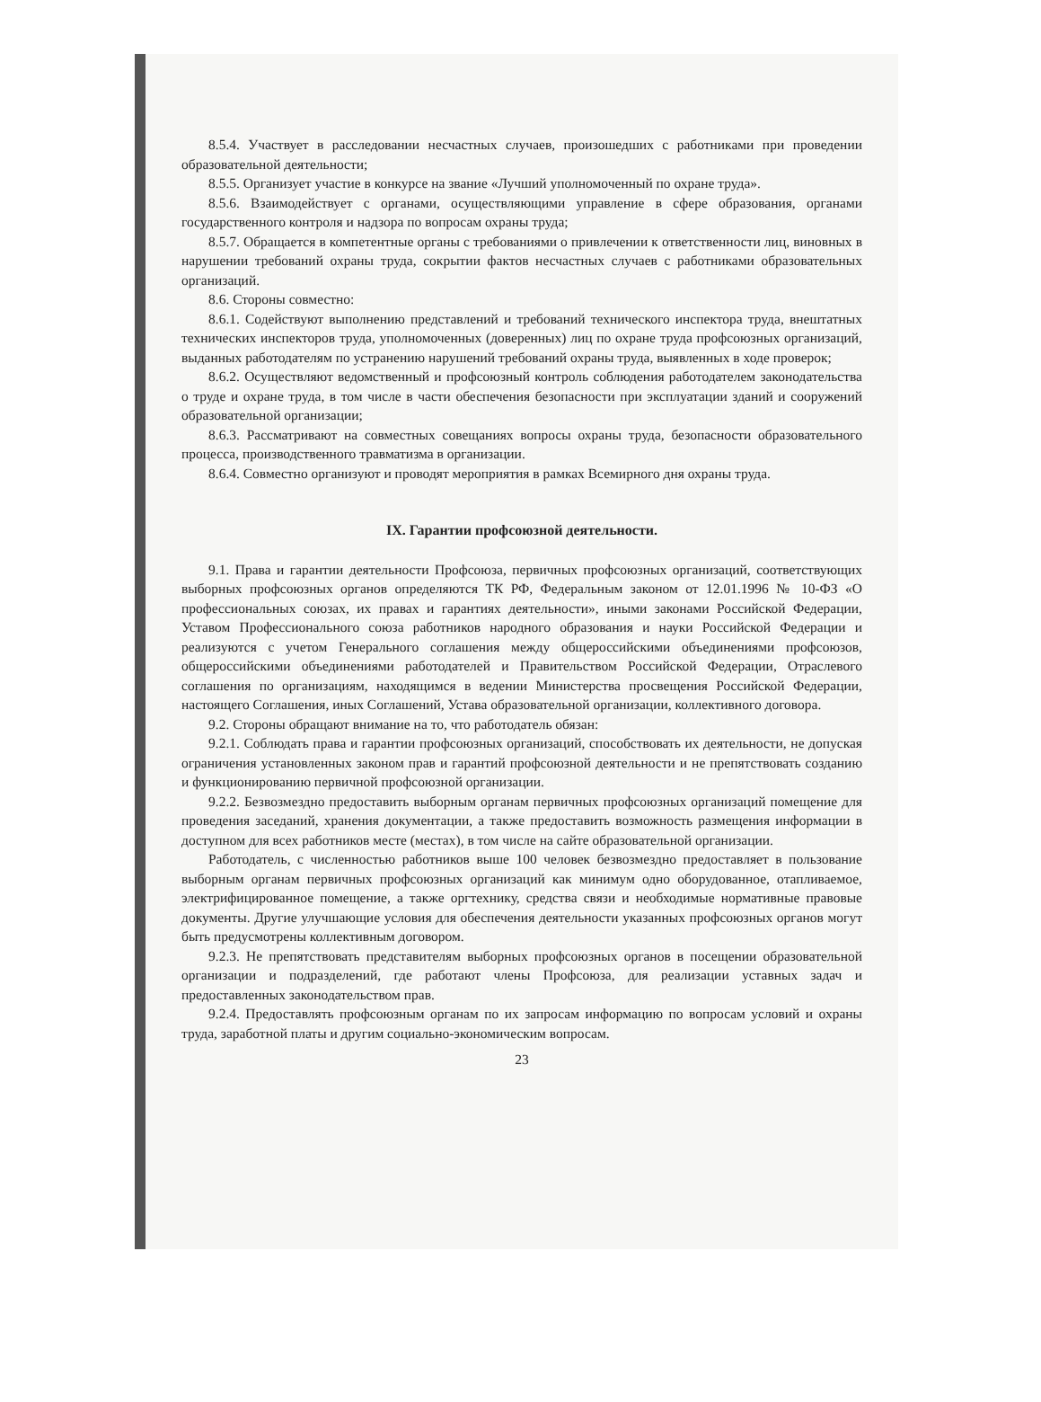8.5.4. Участвует в расследовании несчастных случаев, произошедших с работниками при проведении образовательной деятельности;
8.5.5. Организует участие в конкурсе на звание «Лучший уполномоченный по охране труда».
8.5.6. Взаимодействует с органами, осуществляющими управление в сфере образования, органами государственного контроля и надзора по вопросам охраны труда;
8.5.7. Обращается в компетентные органы с требованиями о привлечении к ответственности лиц, виновных в нарушении требований охраны труда, сокрытии фактов несчастных случаев с работниками образовательных организаций.
8.6. Стороны совместно:
8.6.1. Содействуют выполнению представлений и требований технического инспектора труда, внештатных технических инспекторов труда, уполномоченных (доверенных) лиц по охране труда профсоюзных организаций, выданных работодателям по устранению нарушений требований охраны труда, выявленных в ходе проверок;
8.6.2. Осуществляют ведомственный и профсоюзный контроль соблюдения работодателем законодательства о труде и охране труда, в том числе в части обеспечения безопасности при эксплуатации зданий и сооружений образовательной организации;
8.6.3. Рассматривают на совместных совещаниях вопросы охраны труда, безопасности образовательного процесса, производственного травматизма в организации.
8.6.4. Совместно организуют и проводят мероприятия в рамках Всемирного дня охраны труда.
IX. Гарантии профсоюзной деятельности.
9.1. Права и гарантии деятельности Профсоюза, первичных профсоюзных организаций, соответствующих выборных профсоюзных органов определяются ТК РФ, Федеральным законом от 12.01.1996 № 10-ФЗ «О профессиональных союзах, их правах и гарантиях деятельности», иными законами Российской Федерации, Уставом Профессионального союза работников народного образования и науки Российской Федерации и реализуются с учетом Генерального соглашения между общероссийскими объединениями профсоюзов, общероссийскими объединениями работодателей и Правительством Российской Федерации, Отраслевого соглашения по организациям, находящимся в ведении Министерства просвещения Российской Федерации, настоящего Соглашения, иных Соглашений, Устава образовательной организации, коллективного договора.
9.2. Стороны обращают внимание на то, что работодатель обязан:
9.2.1. Соблюдать права и гарантии профсоюзных организаций, способствовать их деятельности, не допуская ограничения установленных законом прав и гарантий профсоюзной деятельности и не препятствовать созданию и функционированию первичной профсоюзной организации.
9.2.2. Безвозмездно предоставить выборным органам первичных профсоюзных организаций помещение для проведения заседаний, хранения документации, а также предоставить возможность размещения информации в доступном для всех работников месте (местах), в том числе на сайте образовательной организации.
Работодатель, с численностью работников выше 100 человек безвозмездно предоставляет в пользование выборным органам первичных профсоюзных организаций как минимум одно оборудованное, отапливаемое, электрифицированное помещение, а также оргтехнику, средства связи и необходимые нормативные правовые документы. Другие улучшающие условия для обеспечения деятельности указанных профсоюзных органов могут быть предусмотрены коллективным договором.
9.2.3. Не препятствовать представителям выборных профсоюзных органов в посещении образовательной организации и подразделений, где работают члены Профсоюза, для реализации уставных задач и предоставленных законодательством прав.
9.2.4. Предоставлять профсоюзным органам по их запросам информацию по вопросам условий и охраны труда, заработной платы и другим социально-экономическим вопросам.
23